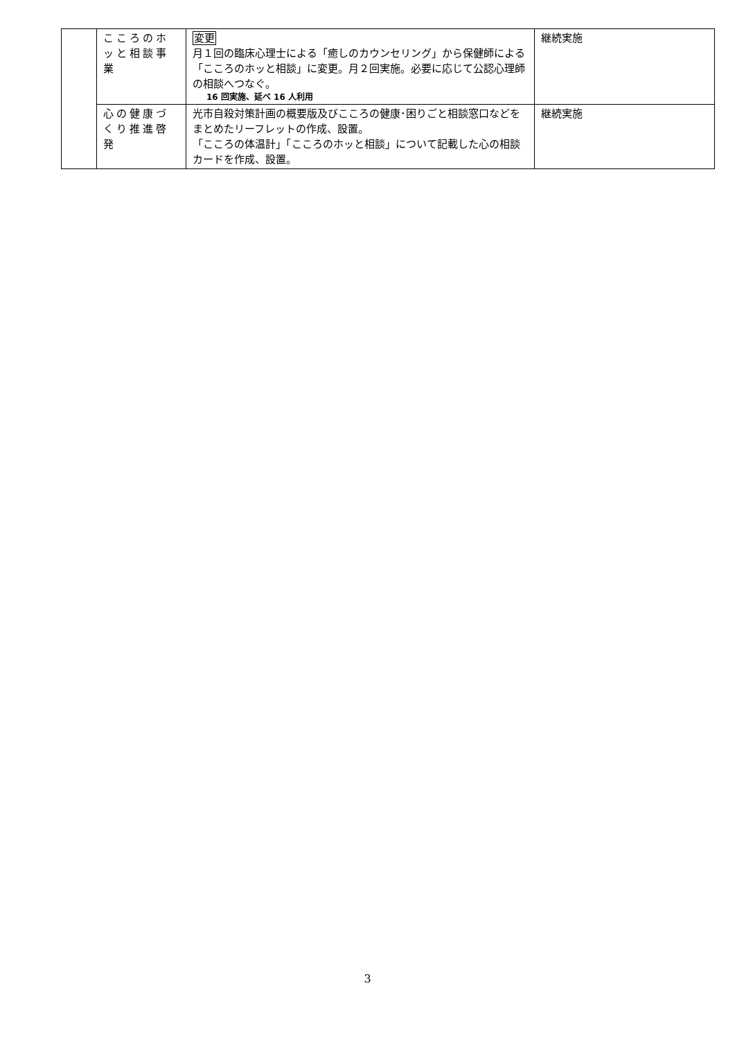| | こころのホッと相談事業 | 変更 月１回の臨床心理士による「癒しのカウンセリング」から保健師による「こころのホッと相談」に変更。月２回実施。必要に応じて公認心理師の相談へつなぐ。 16 回実施、延べ 16 人利用 | 継続実施 |
| | 心の健康づくり推進啓発 | 光市自殺対策計画の概要版及びこころの健康･困りごと相談窓口などをまとめたリーフレットの作成、設置。 「こころの体温計」「こころのホッと相談」について記載した心の相談カードを作成、設置。 | 継続実施 |
3